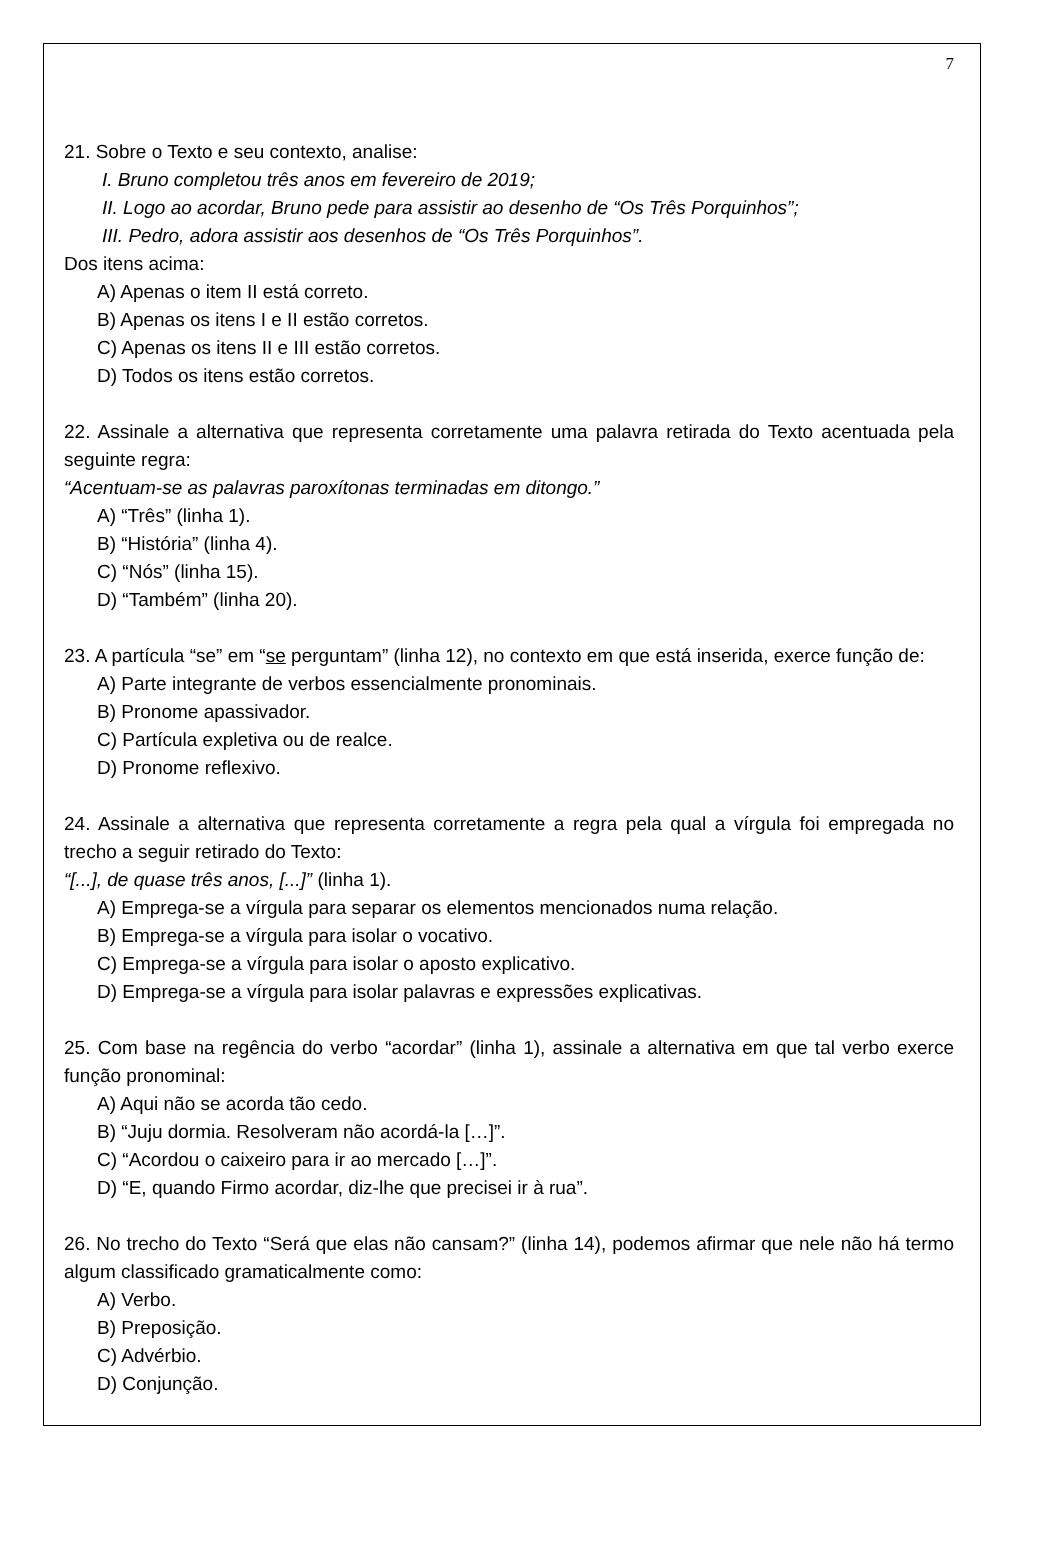7
21. Sobre o Texto e seu contexto, analise:
I. Bruno completou três anos em fevereiro de 2019;
II. Logo ao acordar, Bruno pede para assistir ao desenho de “Os Três Porquinhos”;
III. Pedro, adora assistir aos desenhos de “Os Três Porquinhos”.
Dos itens acima:
A) Apenas o item II está correto.
B) Apenas os itens I e II estão corretos.
C) Apenas os itens II e III estão corretos.
D) Todos os itens estão corretos.
22. Assinale a alternativa que representa corretamente uma palavra retirada do Texto acentuada pela seguinte regra:
“Acentuam-se as palavras paroxítonas terminadas em ditongo.”
A) “Três” (linha 1).
B) “História” (linha 4).
C) “Nós” (linha 15).
D) “Também” (linha 20).
23. A partícula “se” em “se perguntam” (linha 12), no contexto em que está inserida, exerce função de:
A) Parte integrante de verbos essencialmente pronominais.
B) Pronome apassivador.
C) Partícula expletiva ou de realce.
D) Pronome reflexivo.
24. Assinale a alternativa que representa corretamente a regra pela qual a vírgula foi empregada no trecho a seguir retirado do Texto:
“[...], de quase três anos, [...]” (linha 1).
A) Emprega-se a vírgula para separar os elementos mencionados numa relação.
B) Emprega-se a vírgula para isolar o vocativo.
C) Emprega-se a vírgula para isolar o aposto explicativo.
D) Emprega-se a vírgula para isolar palavras e expressões explicativas.
25. Com base na regência do verbo “acordar” (linha 1), assinale a alternativa em que tal verbo exerce função pronominal:
A) Aqui não se acorda tão cedo.
B) “Juju dormia. Resolveram não acordá-la […]”.
C) “Acordou o caixeiro para ir ao mercado […]”.
D) “E, quando Firmo acordar, diz-lhe que precisei ir à rua”.
26. No trecho do Texto “Será que elas não cansam?” (linha 14), podemos afirmar que nele não há termo algum classificado gramaticalmente como:
A) Verbo.
B) Preposição.
C) Advérbio.
D) Conjunção.